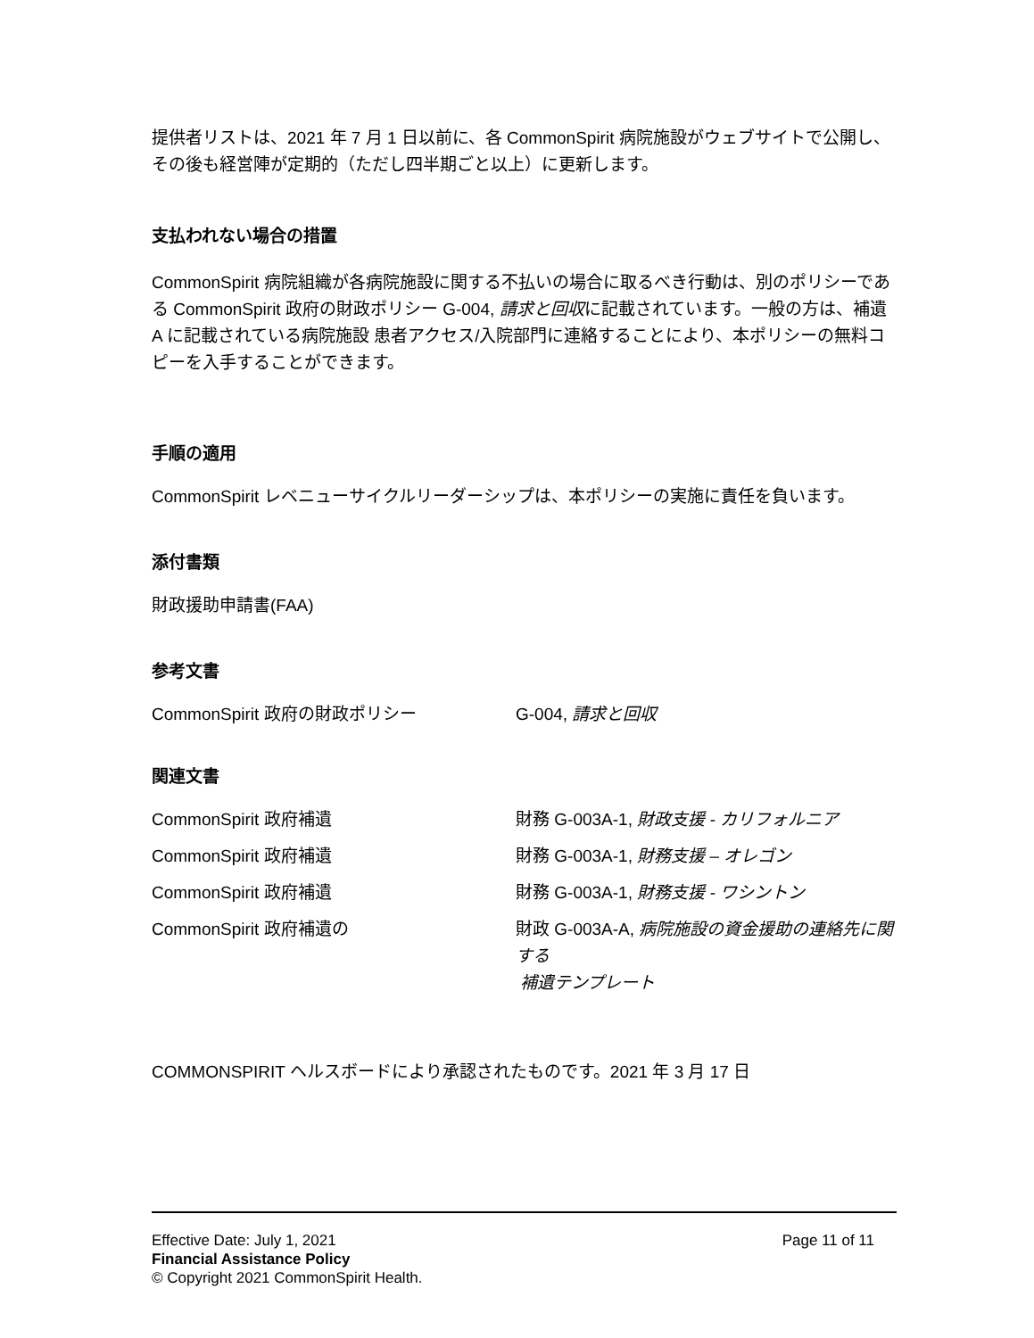提供者リストは、2021 年 7 月 1 日以前に、各 CommonSpirit 病院施設がウェブサイトで公開し、その後も経営陣が定期的（ただし四半期ごと以上）に更新します。
支払われない場合の措置
CommonSpirit 病院組織が各病院施設に関する不払いの場合に取るべき行動は、別のポリシーである CommonSpirit 政府の財政ポリシー G-004, 請求と回収に記載されています。一般の方は、補遺 A に記載されている病院施設 患者アクセス/入院部門に連絡することにより、本ポリシーの無料コピーを入手することができます。
手順の適用
CommonSpirit レベニューサイクルリーダーシップは、本ポリシーの実施に責任を負います。
添付書類
財政援助申請書(FAA)
参考文書
CommonSpirit 政府の財政ポリシー G-004, 請求と回収
関連文書
CommonSpirit 政府補遺 財務 G-003A-1, 財政支援 - カリフォルニア
CommonSpirit 政府補遺 財務 G-003A-1, 財務支援 – オレゴン
CommonSpirit 政府補遺 財務 G-003A-1, 財務支援 - ワシントン
CommonSpirit 政府補遺の 財政 G-003A-A, 病院施設の資金援助の連絡先に関する
補遺テンプレート
COMMONSPIRIT ヘルスボードにより承認されたものです。2021 年 3 月 17 日
Effective Date: July 1, 2021 Page 11 of 11
Financial Assistance Policy
© Copyright 2021 CommonSpirit Health.